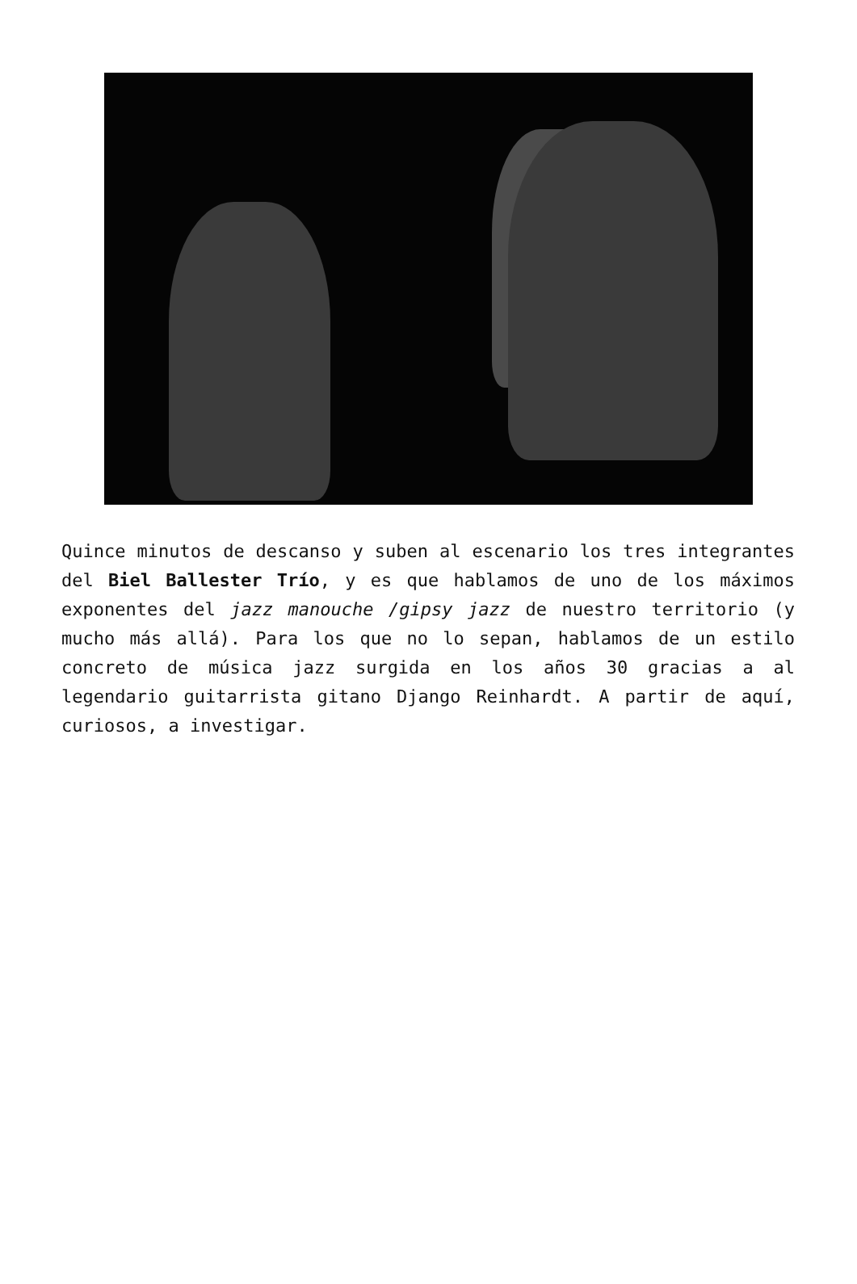Quince minutos de descanso y suben al escenario los tres integrantes del Biel Ballester Trío, y es que hablamos de uno de los máximos exponentes del jazz manouche /gipsy jazz de nuestro territorio (y mucho más allá). Para los que no lo sepan, hablamos de un estilo concreto de música jazz surgida en los años 30 gracias a al legendario guitarrista gitano Django Reinhardt. A partir de aquí, curiosos, a investigar.